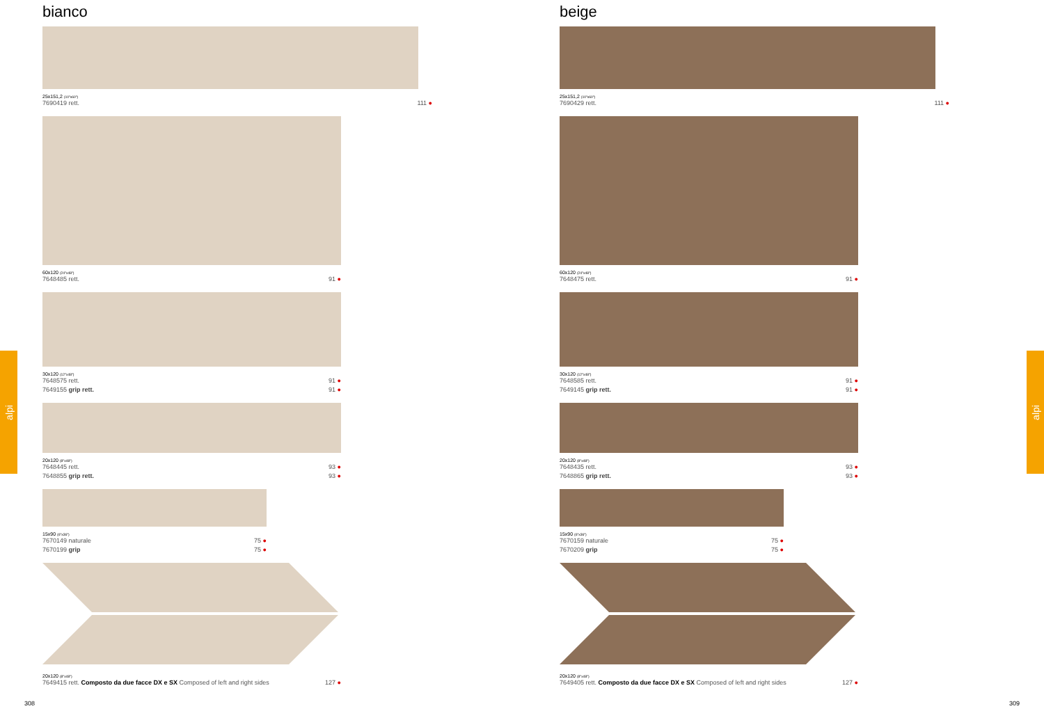bianco
25x151,2 (10"x60")
7690419 rett. 111 ●
60x120 (24"x48")
7648485 rett. 91 ●
30x120 (12"x48")
7648575 rett. 91 ●
7649155 grip rett. 91 ●
20x120 (8"x48")
7648445 rett. 93 ●
7648855 grip rett. 93 ●
15x90 (6"x36")
7670149 naturale 75 ●
7670199 grip 75 ●
20x120 (8"x48")
7649415 rett. Composto da due facce DX e SX Composed of left and right sides 127 ●
beige
25x151,2 (10"x60")
7690429 rett. 111 ●
60x120 (24"x48")
7648475 rett. 91 ●
30x120 (12"x48")
7648585 rett. 91 ●
7649145 grip rett. 91 ●
20x120 (8"x48")
7648435 rett. 93 ●
7648865 grip rett. 93 ●
15x90 (6"x36")
7670159 naturale 75 ●
7670209 grip 75 ●
20x120 (8"x48")
7649405 rett. Composto da due facce DX e SX Composed of left and right sides 127 ●
alpi
alpi
308 309